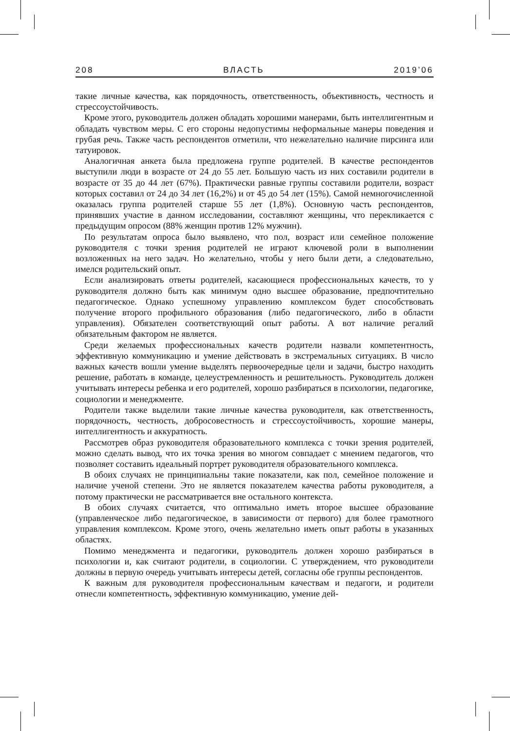208 ВЛАСТЬ 2019’06
такие личные качества, как порядочность, ответственность, объективность, честность и стрессоустойчивость.
Кроме этого, руководитель должен обладать хорошими манерами, быть интеллигентным и обладать чувством меры. С его стороны недопустимы неформальные манеры поведения и грубая речь. Также часть респондентов отметили, что нежелательно наличие пирсинга или татуировок.
Аналогичная анкета была предложена группе родителей. В качестве респондентов выступили люди в возрасте от 24 до 55 лет. Большую часть из них составили родители в возрасте от 35 до 44 лет (67%). Практически равные группы составили родители, возраст которых составил от 24 до 34 лет (16,2%) и от 45 до 54 лет (15%). Самой немногочисленной оказалась группа родителей старше 55 лет (1,8%). Основную часть респондентов, принявших участие в данном исследовании, составляют женщины, что перекликается с предыдущим опросом (88% женщин против 12% мужчин).
По результатам опроса было выявлено, что пол, возраст или семейное положение руководителя с точки зрения родителей не играют ключевой роли в выполнении возложенных на него задач. Но желательно, чтобы у него были дети, а следовательно, имелся родительский опыт.
Если анализировать ответы родителей, касающиеся профессиональных качеств, то у руководителя должно быть как минимум одно высшее образование, предпочтительно педагогическое. Однако успешному управлению комплексом будет способствовать получение второго профильного образования (либо педагогического, либо в области управления). Обязателен соответствующий опыт работы. А вот наличие регалий обязательным фактором не является.
Среди желаемых профессиональных качеств родители назвали компетентность, эффективную коммуникацию и умение действовать в экстремальных ситуациях. В число важных качеств вошли умение выделять первоочередные цели и задачи, быстро находить решение, работать в команде, целеустремленность и решительность. Руководитель должен учитывать интересы ребенка и его родителей, хорошо разбираться в психологии, педагогике, социологии и менеджменте.
Родители также выделили такие личные качества руководителя, как ответственность, порядочность, честность, добросовестность и стрессоустойчивость, хорошие манеры, интеллигентность и аккуратность.
Рассмотрев образ руководителя образовательного комплекса с точки зрения родителей, можно сделать вывод, что их точка зрения во многом совпадает с мнением педагогов, что позволяет составить идеальный портрет руководителя образовательного комплекса.
В обоих случаях не принципиальны такие показатели, как пол, семейное положение и наличие ученой степени. Это не является показателем качества работы руководителя, а потому практически не рассматривается вне остального контекста.
В обоих случаях считается, что оптимально иметь второе высшее образование (управленческое либо педагогическое, в зависимости от первого) для более грамотного управления комплексом. Кроме этого, очень желательно иметь опыт работы в указанных областях.
Помимо менеджмента и педагогики, руководитель должен хорошо разбираться в психологии и, как считают родители, в социологии. С утверждением, что руководители должны в первую очередь учитывать интересы детей, согласны обе группы респондентов.
К важным для руководителя профессиональным качествам и педагоги, и родители отнесли компетентность, эффективную коммуникацию, умение дей-